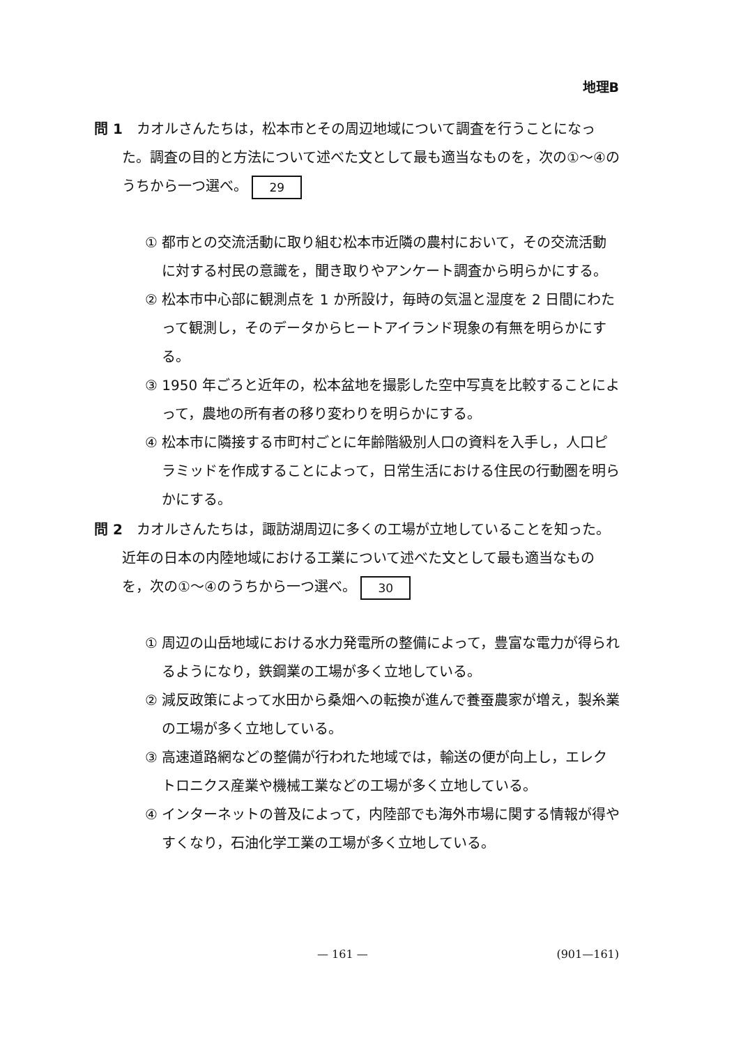地理B
問 1　カオルさんたちは，松本市とその周辺地域について調査を行うことになった。調査の目的と方法について述べた文として最も適当なものを，次の①～④のうちから一つ選べ。 29
① 都市との交流活動に取り組む松本市近隣の農村において，その交流活動に対する村民の意識を，聞き取りやアンケート調査から明らかにする。
② 松本市中心部に観測点を 1 か所設け，毎時の気温と湿度を 2 日間にわたって観測し，そのデータからヒートアイランド現象の有無を明らかにする。
③ 1950 年ごろと近年の，松本盆地を撮影した空中写真を比較することによって，農地の所有者の移り変わりを明らかにする。
④ 松本市に隣接する市町村ごとに年齢階級別人口の資料を入手し，人口ピラミッドを作成することによって，日常生活における住民の行動圏を明らかにする。
問 2　カオルさんたちは，諏訪湖周辺に多くの工場が立地していることを知った。近年の日本の内陸地域における工業について述べた文として最も適当なものを，次の①～④のうちから一つ選べ。 30
① 周辺の山岳地域における水力発電所の整備によって，豊富な電力が得られるようになり，鉄鋼業の工場が多く立地している。
② 減反政策によって水田から桑畑への転換が進んで養蚕農家が増え，製糸業の工場が多く立地している。
③ 高速道路網などの整備が行われた地域では，輸送の便が向上し，エレクトロニクス産業や機械工業などの工場が多く立地している。
④ インターネットの普及によって，内陸部でも海外市場に関する情報が得やすくなり，石油化学工業の工場が多く立地している。
— 161 — (901—161)